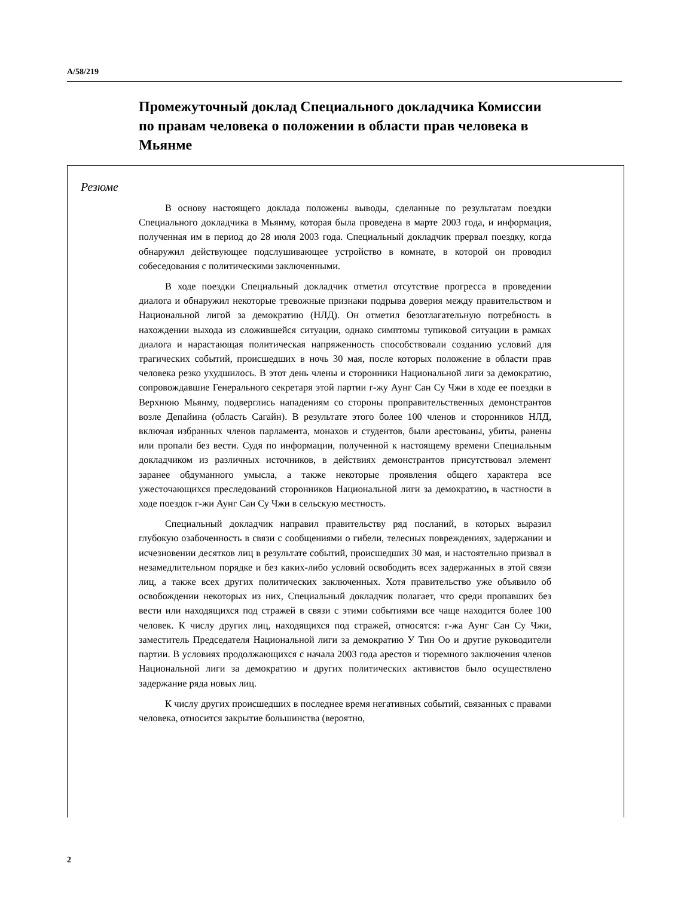A/58/219
Промежуточный доклад Специального докладчика Комиссии по правам человека о положении в области прав человека в Мьянме
Резюме
В основу настоящего доклада положены выводы, сделанные по результатам поездки Специального докладчика в Мьянму, которая была проведена в марте 2003 года, и информация, полученная им в период до 28 июля 2003 года. Специальный докладчик прервал поездку, когда обнаружил действующее подслушивающее устройство в комнате, в которой он проводил собеседования с политическими заключенными.
В ходе поездки Специальный докладчик отметил отсутствие прогресса в проведении диалога и обнаружил некоторые тревожные признаки подрыва доверия между правительством и Национальной лигой за демократию (НЛД). Он отметил безотлагательную потребность в нахождении выхода из сложившейся ситуации, однако симптомы тупиковой ситуации в рамках диалога и нарастающая политическая напряженность способствовали созданию условий для трагических событий, происшедших в ночь 30 мая, после которых положение в области прав человека резко ухудшилось. В этот день члены и сторонники Национальной лиги за демократию, сопровождавшие Генерального секретаря этой партии г-жу Аунг Сан Су Чжи в ходе ее поездки в Верхнюю Мьянму, подверглись нападениям со стороны проправительственных демонстрантов возле Депайина (область Сагайн). В результате этого более 100 членов и сторонников НЛД, включая избранных членов парламента, монахов и студентов, были арестованы, убиты, ранены или пропали без вести. Судя по информации, полученной к настоящему времени Специальным докладчиком из различных источников, в действиях демонстрантов присутствовал элемент заранее обдуманного умысла, а также некоторые проявления общего характера все ужесточающихся преследований сторонников Национальной лиги за демократию, в частности в ходе поездок г-жи Аунг Сан Су Чжи в сельскую местность.
Специальный докладчик направил правительству ряд посланий, в которых выразил глубокую озабоченность в связи с сообщениями о гибели, телесных повреждениях, задержании и исчезновении десятков лиц в результате событий, происшедших 30 мая, и настоятельно призвал в незамедлительном порядке и без каких-либо условий освободить всех задержанных в этой связи лиц, а также всех других политических заключенных. Хотя правительство уже объявило об освобождении некоторых из них, Специальный докладчик полагает, что среди пропавших без вести или находящихся под стражей в связи с этими событиями все чаще находится более 100 человек. К числу других лиц, находящихся под стражей, относятся: г-жа Аунг Сан Су Чжи, заместитель Председателя Национальной лиги за демократию У Тин Оо и другие руководители партии. В условиях продолжающихся с начала 2003 года арестов и тюремного заключения членов Национальной лиги за демократию и других политических активистов было осуществлено задержание ряда новых лиц.
К числу других происшедших в последнее время негативных событий, связанных с правами человека, относится закрытие большинства (вероятно,
2